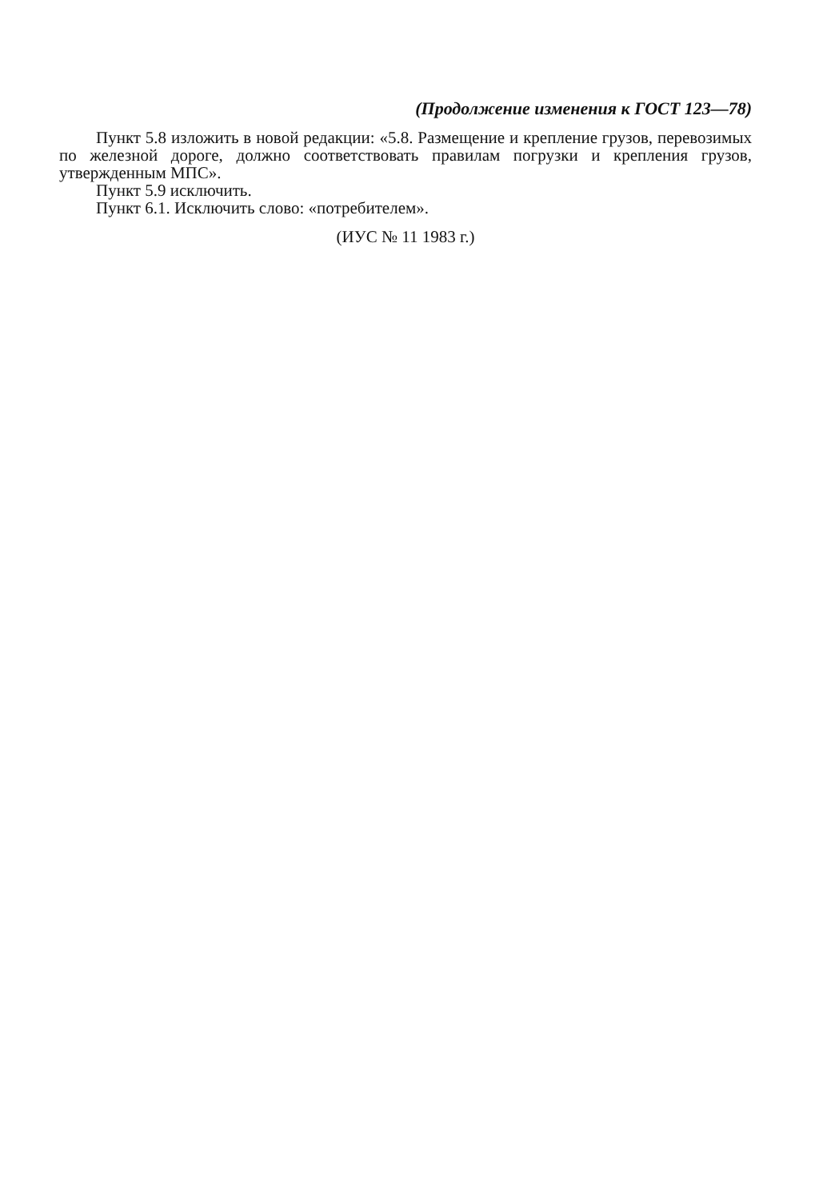(Продолжение изменения к ГОСТ 123—78)
Пункт 5.8 изложить в новой редакции: «5.8. Размещение и крепление грузов, перевозимых по железной дороге, должно соответствовать правилам погрузки и крепления грузов, утвержденным МПС».
Пункт 5.9 исключить.
Пункт 6.1. Исключить слово: «потребителем».
(ИУС № 11 1983 г.)